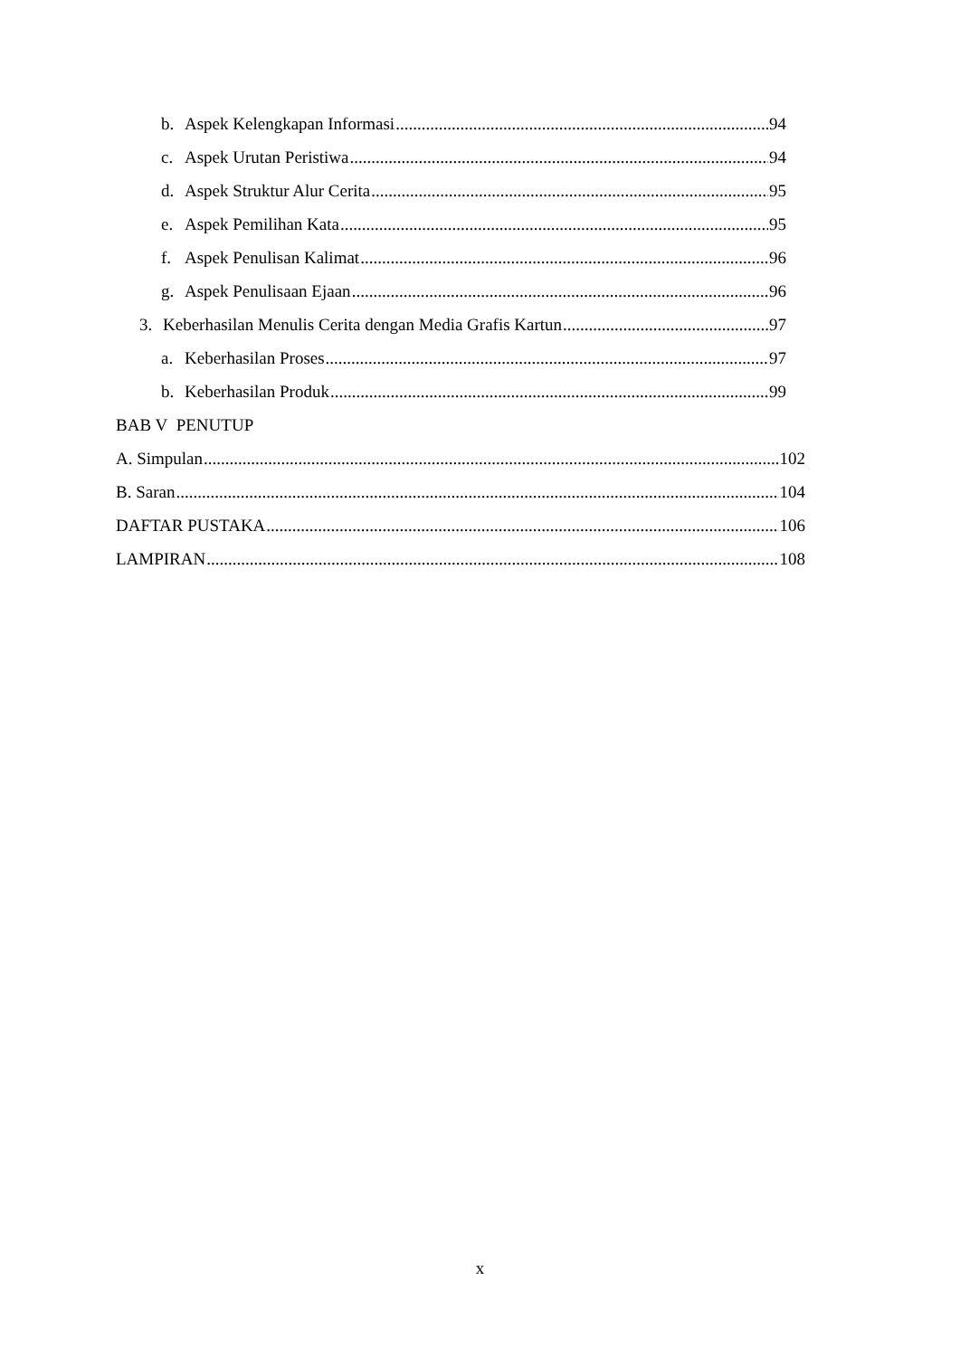b. Aspek Kelengkapan Informasi 94
c. Aspek Urutan Peristiwa 94
d. Aspek Struktur Alur Cerita 95
e. Aspek Pemilihan Kata 95
f. Aspek Penulisan Kalimat 96
g. Aspek Penulisaan Ejaan 96
3. Keberhasilan Menulis Cerita dengan Media Grafis Kartun 97
a. Keberhasilan Proses 97
b. Keberhasilan Produk 99
BAB V PENUTUP
A. Simpulan 102
B. Saran 104
DAFTAR PUSTAKA 106
LAMPIRAN 108
x